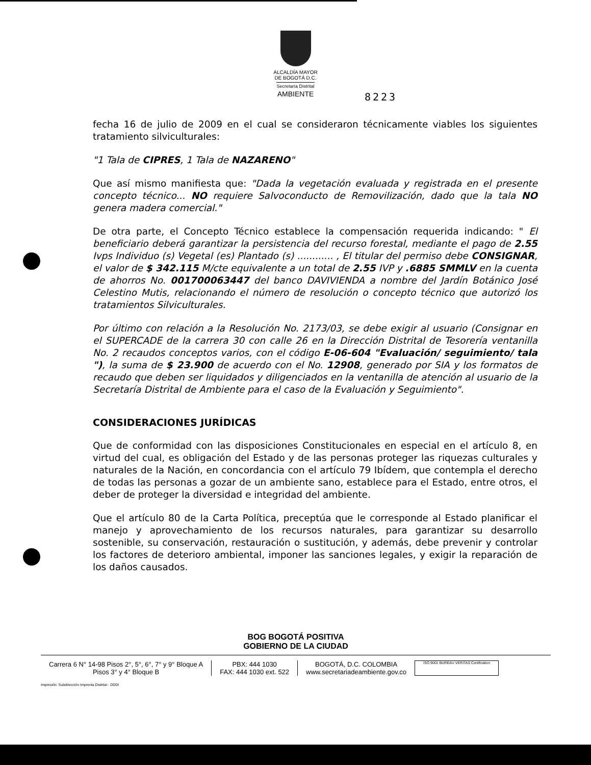ALCALDÍA MAYOR
DE BOGOTÁ D.C.
Secretaría Distrital
AMBIENTE
8223
fecha 16 de julio de 2009 en el cual se consideraron técnicamente viables los siguientes tratamiento silviculturales:
"1 Tala de CIPRES, 1 Tala de NAZARENO"
Que así mismo manifiesta que: "Dada la vegetación evaluada y registrada en el presente concepto técnico... NO requiere Salvoconducto de Removilización, dado que la tala NO genera madera comercial."
De otra parte, el Concepto Técnico establece la compensación requerida indicando: " El beneficiario deberá garantizar la persistencia del recurso forestal, mediante el pago de 2.55 Ivps Individuo (s) Vegetal (es) Plantado (s) ............ , El titular del permiso debe CONSIGNAR, el valor de $ 342.115 M/cte equivalente a un total de 2.55 IVP y .6885 SMMLV en la cuenta de ahorros No. 001700063447 del banco DAVIVIENDA a nombre del Jardín Botánico José Celestino Mutis, relacionando el número de resolución o concepto técnico que autorizó los tratamientos Silviculturales.
Por último con relación a la Resolución No. 2173/03, se debe exigir al usuario (Consignar en el SUPERCADE de la carrera 30 con calle 26 en la Dirección Distrital de Tesorería ventanilla No. 2 recaudos conceptos varios, con el código E-06-604 "Evaluación/ seguimiento/ tala "), la suma de $ 23.900 de acuerdo con el No. 12908, generado por SIA y los formatos de recaudo que deben ser liquidados y diligenciados en la ventanilla de atención al usuario de la Secretaría Distrital de Ambiente para el caso de la Evaluación y Seguimiento".
CONSIDERACIONES JURÍDICAS
Que de conformidad con las disposiciones Constitucionales en especial en el artículo 8, en virtud del cual, es obligación del Estado y de las personas proteger las riquezas culturales y naturales de la Nación, en concordancia con el artículo 79 Ibídem, que contempla el derecho de todas las personas a gozar de un ambiente sano, establece para el Estado, entre otros, el deber de proteger la diversidad e integridad del ambiente.
Que el artículo 80 de la Carta Política, preceptúa que le corresponde al Estado planificar el manejo y aprovechamiento de los recursos naturales, para garantizar su desarrollo sostenible, su conservación, restauración o sustitución, y además, debe prevenir y controlar los factores de deterioro ambiental, imponer las sanciones legales, y exigir la reparación de los daños causados.
BOG BOGOTÁ POSITIVA
GOBIERNO DE LA CIUDAD
Carrera 6 N° 14-98 Pisos 2°, 5°, 6°, 7° y 9° Bloque A
Pisos 3° y 4° Bloque B
PBX: 444 1030
FAX: 444 1030 ext. 522
BOGOTÁ, D.C. COLOMBIA
www.secretariadeambiente.gov.co
ISO 9001 BUREAU VERITAS Certification
Impresión: Subdirección Imprenta Distrital - DDDI